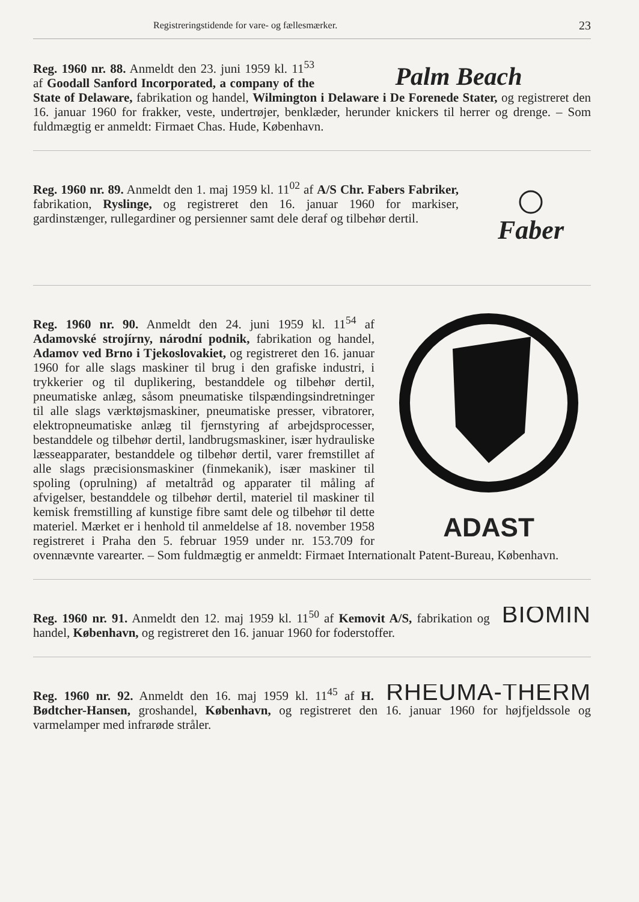Registreringstidende for vare- og fællesmærker. 23
Palm Beach
Reg. 1960 nr. 88. Anmeldt den 23. juni 1959 kl. 11<sup>53</sup> af Goodall Sanford Incorporated, a company of the State of Delaware, fabrikation og handel, Wilmington i Delaware i De Forenede Stater, og registreret den 16. januar 1960 for frakker, veste, undertrøjer, benklæder, herunder knickers til herrer og drenge. – Som fuldmægtig er anmeldt: Firmaet Chas. Hude, København.
Faber
Reg. 1960 nr. 89. Anmeldt den 1. maj 1959 kl. 11<sup>02</sup> af A/S Chr. Fabers Fabriker, fabrikation, Ryslinge, og registreret den 16. januar 1960 for markiser, gardinstænger, rullegardiner og persienner samt dele deraf og tilbehør dertil.
ADAST
Reg. 1960 nr. 90. Anmeldt den 24. juni 1959 kl. 11<sup>54</sup> af Adamovské strojírny, národní podnik, fabrikation og handel, Adamov ved Brno i Tjekoslovakiet, og registreret den 16. januar 1960 for alle slags maskiner til brug i den grafiske industri, i trykkerier og til duplikering, bestanddele og tilbehør dertil, pneumatiske anlæg, såsom pneumatiske tilspændingsindretninger til alle slags værktøjsmaskiner, pneumatiske presser, vibratorer, elektropneumatiske anlæg til fjernstyring af arbejdsprocesser, bestanddele og tilbehør dertil, landbrugsmaskiner, især hydrauliske læsseapparater, bestanddele og tilbehør dertil, varer fremstillet af alle slags præcisionsmaskiner (finmekanik), især maskiner til spoling (oprulning) af metaltråd og apparater til måling af afvigelser, bestanddele og tilbehør dertil, materiel til maskiner til kemisk fremstilling af kunstige fibre samt dele og tilbehør til dette materiel. Mærket er i henhold til anmeldelse af 18. november 1958 registreret i Praha den 5. februar 1959 under nr. 153.709 for ovennævnte varearter. – Som fuldmægtig er anmeldt: Firmaet Internationalt Patent-Bureau, København.
BIOMIN
Reg. 1960 nr. 91. Anmeldt den 12. maj 1959 kl. 11<sup>50</sup> af Kemovit A/S, fabrikation og handel, København, og registreret den 16. januar 1960 for foderstoffer.
RHEUMA-THERM
Reg. 1960 nr. 92. Anmeldt den 16. maj 1959 kl. 11<sup>45</sup> af H. Bødtcher-Hansen, groshandel, København, og registreret den 16. januar 1960 for højfjeldssole og varmelamper med infrarøde stråler.